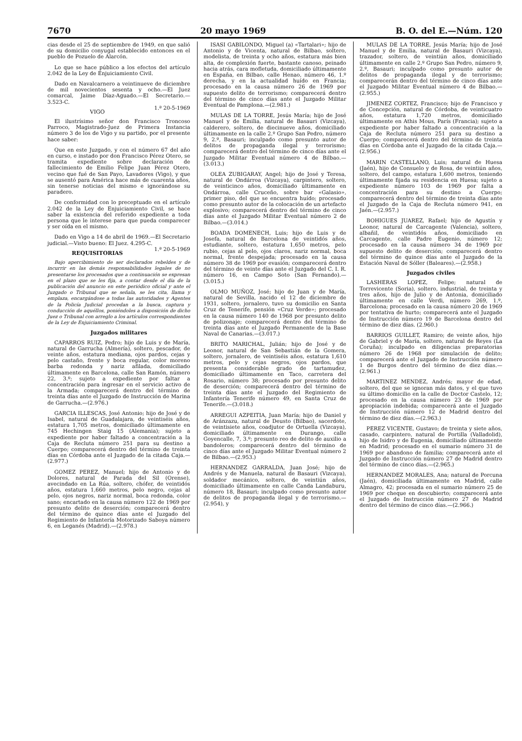7670 20 mayo 1969 B. O. del E.—Núm. 120
cias desde el 25 de septiembre de 1949, en que salió de su domicilio conyugal establecido entonces en el pueblo de Pozuelo de Alarcón.
Lo que se hace público a los efectos del artículo 2.042 de la Ley de Enjuiciamiento Civil.
Dado en Navalcarnero a veintinueve de diciembre de mil novecientos sesenta y ocho.—El Juez comarcal, Jaime Díaz-Aguado.—El Secretario.—3.523-C.
1.ª 20-5-1969
VIGO
El ilustrísimo señor don Francisco Troncoso Parroco, Magistrado-Juez de Primera Instancia número 3 de los de Vigo y su partido, por el presente hace saber:
Que en este Juzgado, y con el número 67 del año en curso, e instado por don Francisco Pérez Otero, se tramita expediente sobre declaración de fallecimiento de Emilio Felipe Juan Pérez Otero, vecino que fué de San Payo, Lavadores (Vigo), y que se ausentó para América hace más de cuarenta años, sin tenerse noticias del mismo e ignorándose su paradero.
De conformidad con lo preceptuado en el artículo 2.042 de la Ley de Enjuiciamiento Civil, se hace saber la existencia del referido expediente a toda persona que le interese para que pueda comparecer y ser oída en el mismo.
Dado en Vigo a 14 de abril de 1969.—El Secretario judicial.—Visto bueno: El Juez. 4.295-C. 1.ª 20-5-1969
REQUISITORIAS
Bajo apercibimiento de ser declarados rebeldes y de incurrir en las demás responsabilidades legales de no presentarse los procesados que a continuación se expresan en el plazo que se les fija, a contar desde el día de la publicación del anuncio en este periódico oficial y ante el Juzgado o Tribunal que se señala, se les cita, llama y emplaza, encargándose a todas las autoridades y Agentes de la Policía Judicial procedan a la busca, captura y conducción de aquéllos, poniéndoles a disposición de dicho Juez o Tribunal con arreglo a los artículos correspondientes de la Ley de Enjuiciamiento Criminal.
Juzgados militares
CAPARROS RUIZ, Pedro; hijo de Luis y de María, natural de Garrucha (Almería), soltero, pescador, de veinte años, estatura mediana, ojos pardos, cejas y pelo castaño, frente y boca regular, color moreno barba redonda y nariz afilada, domiciliado últimamente en Barcelona, calle San Ramón, número 22, 3.º; sujeto a expediente por faltar a concentración para ingresar en el servicio activo de la Armada; comparecerá dentro del término de treinta días ante el Juzgado de Instrucción de Marina de Garrucha.—(2.976.)
GARCIA ILLESCAS, José Antonio; hijo de José y de Isabel, natural de Guadalajara, de veintiséis años, estatura 1,705 metros, domiciliado últimamente en 745 Hechingen Staig 15 (Alemania); sujeto a expediente por haber faltado a concentración a la Caja de Recluta número 251 para su destino a Cuerpo; comparecerá dentro del término de treinta días en Córdoba ante el Juzgado de la citada Caja.—(2.977.)
GOMEZ PEREZ, Manuel; hijo de Antonio y de Dolores, natural de Parada del Sil (Orense), avecindado en La Rúa, soltero, chófer, de veintidós años, estatura 1,660 metros, pelo negro, cejas al pelo, ojos negros, nariz normal, boca redonda, color sano; encartado en la causa número 122 de 1969 por presunto delito de deserción; comparecerá dentro del término de quince días ante el Juzgado del Regimiento de Infantería Motorizado Saboya número 6, en Leganés (Madrid).—(2.978.)
ISASI GABILONDO, Miguel (a) «Tartalari»; hijo de Antonio y de Vicenta, natural de Bilbao, soltero, modelista, de treinta y ocho años, estatura más bien alta, de complexión fuerte, bastante canoso, peinado hacia atrás, cara mofletuda, domiciliado últimamente en España, en Bilbao, calle Henao, número 46, 1.º derecha, y en la actualidad huído en Francia; procesado en la causa número 26 de 1969 por supuesto delito de terrorismo; comparecerá dentro del término de cinco días ante el Juzgado Militar Eventual de Pamplona.—(2.981.)
MULAS DE LA TORRE, Jesús María; hijo de José Manuel y de Emilia, natural de Basauri (Vizcaya), calderero, soltero, de diecinueve años, domiciliado últimamente en la calle 2.º Grupo San Pedro, número 9, 2.º, Basauri; inculpado como presunto autor de delitos de propaganda ilegal y terrorismo; comparecerá dentro del término de cinco días ante el Juzgado Militar Eventual número 4 de Bilbao.—(3.013.)
OLEA ZUBIGARAY, Angel; hijo de José y Teresa, natural de Ondárroa (Vizcaya), carpintero, soltero, de veinticinco años, domiciliado últimamente en Ondárroa, calle Cruceño, sobre bar «Galasio», primer piso, del que se encuentra huído; procesado como presunto autor de la colocación de un artefacto explosivo; comparecerá dentro del término de cinco días ante el Juzgado Militar Eventual número 2 de Bilbao.—(3.014.)
BOADA DOMENECH, Luis; hijo de Luis y de Josefa, natural de Barcelona de veintidós años, estudiante, soltero, estatura 1,650 metros, pelo rubio, cejas al pelo, ojos claros, nariz normal, boca normal, frente despejada; procesado en la causa número 38 de 1969 por evasión; comparecerá dentro del término de veinte días ante el Juzgado del C. I. R. número 16, en Campo Soto (San Fernando).—(3.015.)
OLMO MUÑOZ, José; hijo de Juan y de María, natural de Sevilla, nacido el 12 de diciembre de 1931, soltero, jornalero, tuvo su domicilio en Santa Cruz de Tenerife, pensión «Cruz Verde»; procesado en la causa número 140 de 1968 por presunto delito de polizonaje; comparecerá dentro del término de treinta días ante el Juzgado Permanente de la Base Naval de Canarias.—(3.017.)
BRITO MARICHAL, Julián; hijo de José y de Leonor, natural de San Sebastián de la Gomera, soltero, jornalero, de veintiséis años, estatura 1,610 metros, pelo y cejas negros, ojos pardos, que presenta considerable grado de tartamudez, domiciliado últimamente en Taco, carretera del Rosario, número 38; procesado por presunto delito de deserción; comparecerá dentro del término de treinta días ante el Juzgado del Regimiento de Infantería Tenerife número 49, en Santa Cruz de Tenerife.—(3.018.)
ARREGUI AZPEITIA, Juan María; hijo de Daniel y de Aránzazu, natural de Deusto (Bilbao), sacerdote, de veintisiete años, coadjutor de Ortuella (Vizcaya), domiciliado últimamente en Durango, calle Goyencalle, 7, 3.º; presunto reo de delito de auxilio a bandoleros; comparecerá dentro del término de cinco días ante el Juzgado Militar Eventual número 2 de Bilbao.—(2.953.)
HERNANDEZ GARRALDA, Juan José; hijo de Andrés y de Manuela, natural de Basauri (Vizcaya), soldador mecánico, soltero, de veintiún años, domiciliado últimamente en calle Canda Landaburu, número 18, Basauri; inculpado como presunto autor de delitos de propaganda ilegal y de terrorismo.—(2.954), y
MULAS DE LA TORRE, Jesús María; hijo de José Manuel y de Emilia, natural de Basauri (Vizcaya), trazador, soltero, de veintiún años, domiciliado últimamente en calle 2.º Grupo San Pedro, número 9, 2.º, Basauri; inculpado como presunto autor de delitos de propaganda ilegal y de terrorismo; comparecerán dentro del término de cinco días ante el Juzgado Militar Eventual número 4 de Bilbao.—(2.955.)
JIMENEZ CORTEZ, Francisco; hijo de Francisco y de Concepción, natural de Córdoba, de veinticuatro años, estatura 1,720 metros, domiciliado últimamente en Athis Mous, París (Francia); sujeto a expediente por haber faltado a concentración a la Caja de Recluta número 251 para su destino a Cuerpo; comparecerá dentro del término de treinta días en Córdoba ante el Juzgado de la citada Caja.—(2.956.)
MARIN CASTELLANO, Luis; natural de Huesa (Jaén), hijo de Consuelo y de Rosa, de veintiún años, soltero, del campo, estatura 1,600 metros, teniendo últimamente fijada su residencia en Huesa; sujeto a expediente número 103 de 1969 por falta a concentración para su destino a Cuerpo; comparecerá dentro del término de treinta días ante el Juzgado de la Caja de Recluta número 941, en Jaén.—(2.957.)
BOHIGUES JUAREZ, Rafael; hijo de Agustín y Leonor, natural de Carcagente (Valencia), soltero, albañil, de veintidós años, domiciliado en Carcagente, calle Padre Eugenio, número 12; procesado en la causa número 34 de 1969 por supuesto delito de deserción; comparecerá dentro del término de quince días ante el Juzgado de la Estación Naval de Sóller (Baleares).—(2.958.)
Juzgados civiles
LASHERAS LOPEZ, Felipe; natural de Torrevicente (Soria), soltero, industrial, de treinta y tres años, hijo de Julio y de Antonia, domiciliado últimamente en calle Verdi, número 269, 1.º, Barcelona; procesado en la causa número 20 de 1969 por tentativa de hurto; comparecerá ante el Juzgado de Instrucción número 19 de Barcelona dentro del término de diez días. (2.960.)
BARRIOS GUILLET, Ramiro; de veinte años, hijo de Gabriel y de María, soltero, natural de Reyes (La Coruña); inculpado en diligencias preparatorias número 26 de 1968 por simulación de delito; comparecerá ante el Juzgado de Instrucción número 1 de Burgos dentro del término de diez días.—(2.961.)
MARTINEZ MENDEZ, Andrés; mayor de edad, soltero, del que se ignoran más datos, y el que tuvo su último domicilio en la calle de Doctor Castelo, 12; procesado en la causa número 23 de 1969 por apropiación indebida; comparecerá ante el Juzgado de Instrucción número 12 de Madrid dentro del término de diez días.—(2.963.)
PEREZ VICENTE, Gustavo; de treinta y siete años, casado, carpintero, natural de Portilla (Valladolid), hijo de Isidro y de Eugenia, domiciliado últimamente en Madrid; procesado en el sumario número 31 de 1969 por abandono de familia; comparecerá ante el Juzgado de Instrucción número 27 de Madrid dentro del término de cinco días.—(2.965.)
HERNANDEZ MORALES, Ana; natural de Porcuna (Jaén), domiciliada últimamente en Madrid, calle Almagro, 42; procesada en el sumario número 25 de 1969 por cheque en descubierto; comparecerá ante el Juzgado de Instrucción número 27 de Madrid dentro del término de cinco días.—(2.966.)